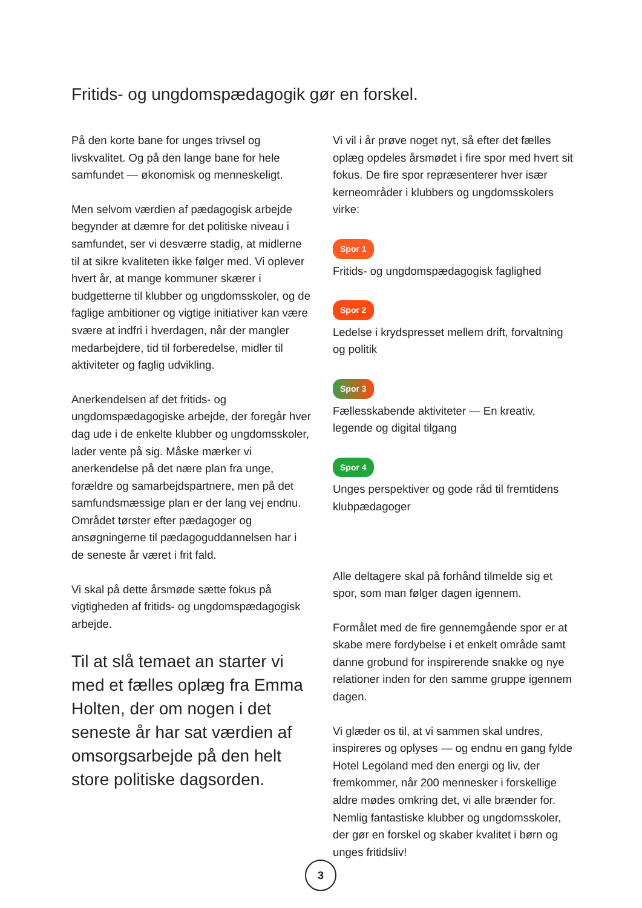Fritids- og ungdomspædagogik gør en forskel.
På den korte bane for unges trivsel og livskvalitet. Og på den lange bane for hele samfundet — økonomisk og menneskeligt.
Men selvom værdien af pædagogisk arbejde begynder at dæmre for det politiske niveau i samfundet, ser vi desværre stadig, at midlerne til at sikre kvaliteten ikke følger med. Vi oplever hvert år, at mange kommuner skærer i budgetterne til klubber og ungdomsskoler, og de faglige ambitioner og vigtige initiativer kan være svære at indfri i hverdagen, når der mangler medarbejdere, tid til forberedelse, midler til aktiviteter og faglig udvikling.
Anerkendelsen af det fritids- og ungdomspædagogiske arbejde, der foregår hver dag ude i de enkelte klubber og ungdomsskoler, lader vente på sig. Måske mærker vi anerkendelse på det nære plan fra unge, forældre og samarbejdspartnere, men på det samfundsmæssige plan er der lang vej endnu. Området tørster efter pædagoger og ansøgningerne til pædagoguddannelsen har i de seneste år været i frit fald.
Vi skal på dette årsmøde sætte fokus på vigtigheden af fritids- og ungdomspædagogisk arbejde.
Til at slå temaet an starter vi med et fælles oplæg fra Emma Holten, der om nogen i det seneste år har sat værdien af omsorgsarbejde på den helt store politiske dagsorden.
Vi vil i år prøve noget nyt, så efter det fælles oplæg opdeles årsmødet i fire spor med hvert sit fokus. De fire spor repræsenterer hver især kerneområder i klubbers og ungdomsskolers virke:
Spor 1
Fritids- og ungdomspædagogisk faglighed
Spor 2
Ledelse i krydspresset mellem drift, forvaltning og politik
Spor 3
Fællesskabende aktiviteter — En kreativ, legende og digital tilgang
Spor 4
Unges perspektiver og gode råd til fremtidens klubpædagoger
Alle deltagere skal på forhånd tilmelde sig et spor, som man følger dagen igennem.
Formålet med de fire gennemgående spor er at skabe mere fordybelse i et enkelt område samt danne grobund for inspirerende snakke og nye relationer inden for den samme gruppe igennem dagen.
Vi glæder os til, at vi sammen skal undres, inspireres og oplyses — og endnu en gang fylde Hotel Legoland med den energi og liv, der fremkommer, når 200 mennesker i forskellige aldre mødes omkring det, vi alle brænder for. Nemlig fantastiske klubber og ungdomsskoler, der gør en forskel og skaber kvalitet i børn og unges fritidsliv!
3